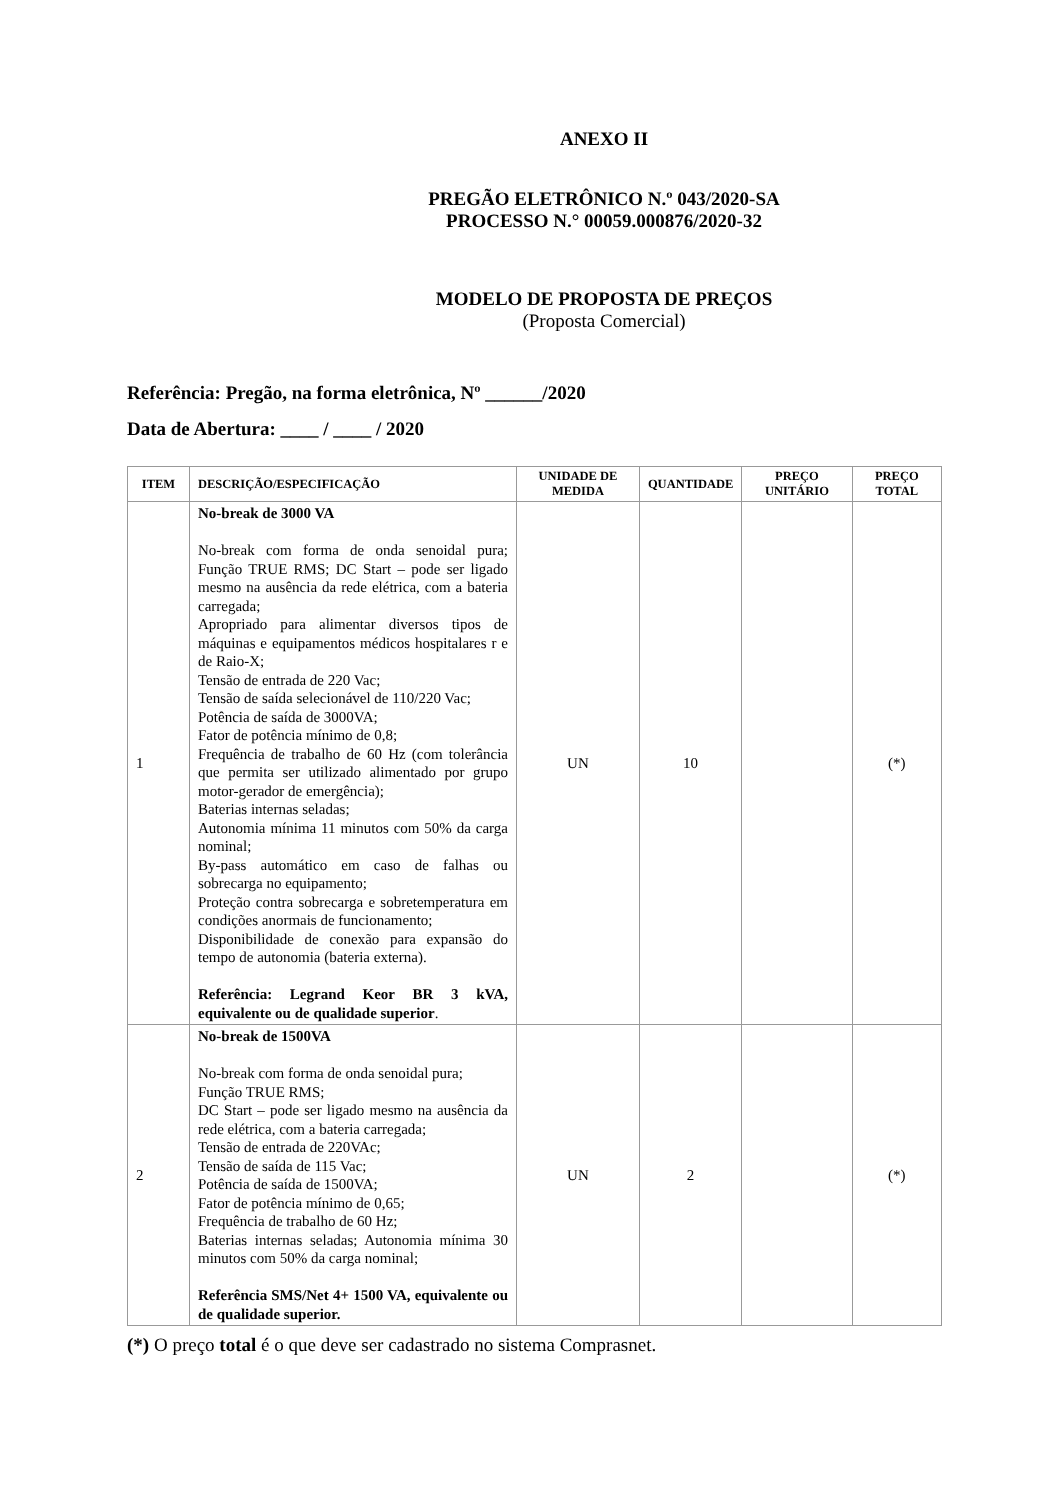ANEXO II
PREGÃO ELETRÔNICO N.º 043/2020-SA
PROCESSO N.° 00059.000876/2020-32
MODELO DE PROPOSTA DE PREÇOS
(Proposta Comercial)
Referência: Pregão, na forma eletrônica, Nº ______/2020
Data de Abertura: ____ / ____ / 2020
| ITEM | DESCRIÇÃO/ESPECIFICAÇÃO | UNIDADE DE MEDIDA | QUANTIDADE | PREÇO UNITÁRIO | PREÇO TOTAL |
| --- | --- | --- | --- | --- | --- |
| 1 | No-break de 3000 VA No-break com forma de onda senoidal pura; Função TRUE RMS; DC Start – pode ser ligado mesmo na ausência da rede elétrica, com a bateria carregada; Apropriado para alimentar diversos tipos de máquinas e equipamentos médicos hospitalares r e de Raio-X; Tensão de entrada de 220 Vac; Tensão de saída selecionável de 110/220 Vac; Potência de saída de 3000VA; Fator de potência mínimo de 0,8; Frequência de trabalho de 60 Hz (com tolerância que permita ser utilizado alimentado por grupo motor-gerador de emergência); Baterias internas seladas; Autonomia mínima 11 minutos com 50% da carga nominal; By-pass automático em caso de falhas ou sobrecarga no equipamento; Proteção contra sobrecarga e sobretemperatura em condições anormais de funcionamento; Disponibilidade de conexão para expansão do tempo de autonomia (bateria externa). Referência: Legrand Keor BR 3 kVA, equivalente ou de qualidade superior . | UN | 10 | | (*) |
| 2 | No-break de 1500VA No-break com forma de onda senoidal pura; Função TRUE RMS; DC Start – pode ser ligado mesmo na ausência da rede elétrica, com a bateria carregada; Tensão de entrada de 220VAc; Tensão de saída de 115 Vac; Potência de saída de 1500VA; Fator de potência mínimo de 0,65; Frequência de trabalho de 60 Hz; Baterias internas seladas; Autonomia mínima 30 minutos com 50% da carga nominal; Referência SMS/Net 4+ 1500 VA, equivalente ou de qualidade superior. | UN | 2 | | (*) |
(*) O preço total é o que deve ser cadastrado no sistema Comprasnet.